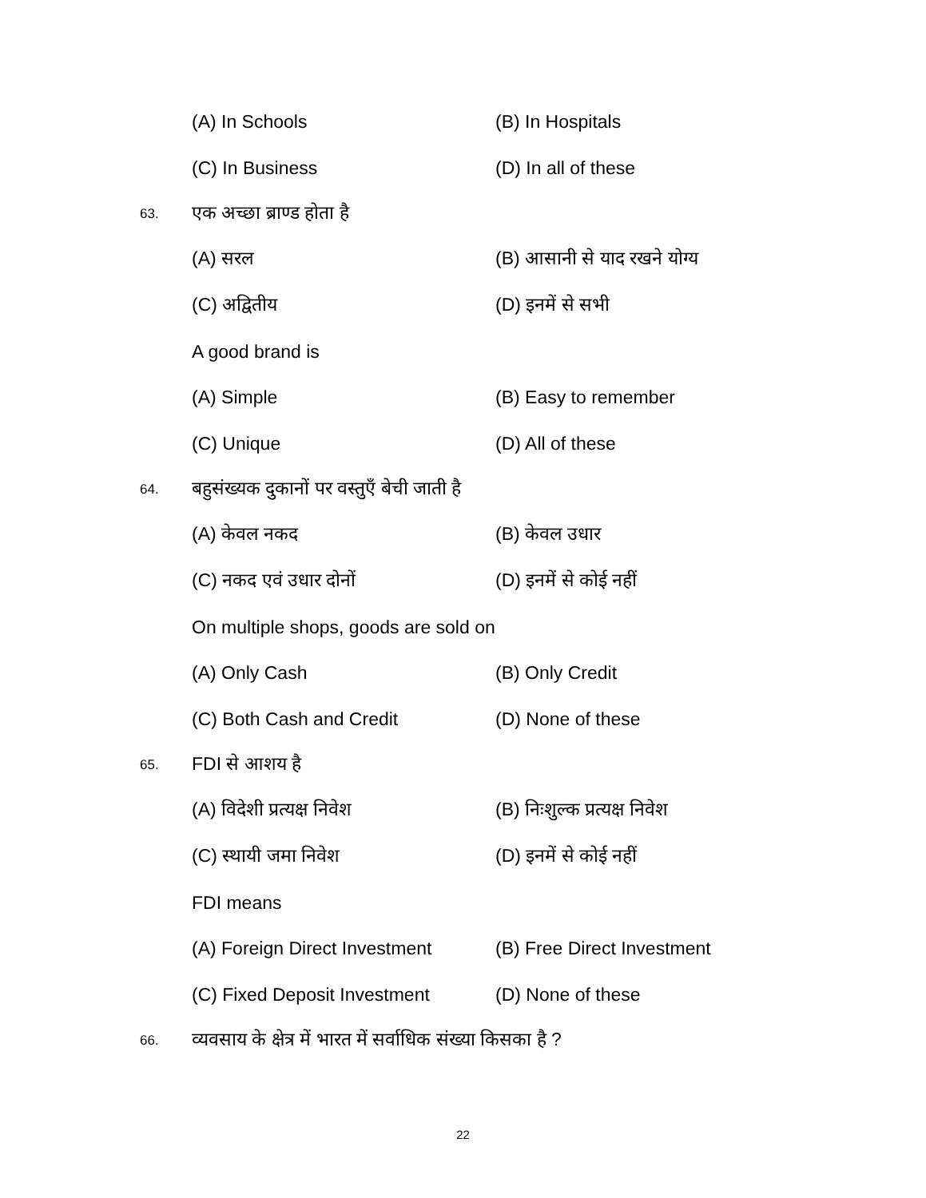(A) In Schools (B) In Hospitals
(C) In Business (D) In all of these
63. एक अच्छा ब्राण्ड होता है
(A) सरल (B) आसानी से याद रखने योग्य
(C) अद्वितीय (D) इनमें से सभी
A good brand is
(A) Simple (B) Easy to remember
(C) Unique (D) All of these
64. बहुसंख्यक दुकानों पर वस्तुएँ बेची जाती है
(A) केवल नकद (B) केवल उधार
(C) नकद एवं उधार दोनों (D) इनमें से कोई नहीं
On multiple shops, goods are sold on
(A) Only Cash (B) Only Credit
(C) Both Cash and Credit (D) None of these
65. FDI से आशय है
(A) विदेशी प्रत्यक्ष निवेश (B) निःशुल्क प्रत्यक्ष निवेश
(C) स्थायी जमा निवेश (D) इनमें से कोई नहीं
FDI means
(A) Foreign Direct Investment (B) Free Direct Investment
(C) Fixed Deposit Investment (D) None of these
66. व्यवसाय के क्षेत्र में भारत में सर्वाधिक संख्या किसका है ?
22